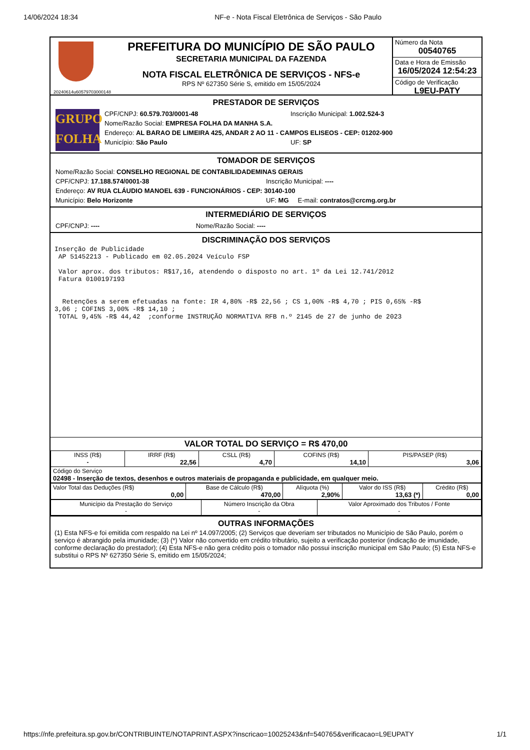14/06/2024 18:34 NF-e - Nota Fiscal Eletrônica de Serviços - São Paulo
20240614u60579703000148
PREFEITURA DO MUNICÍPIO DE SÃO PAULO
SECRETARIA MUNICIPAL DA FAZENDA
NOTA FISCAL ELETRÔNICA DE SERVIÇOS - NFS-e
RPS Nº 627350 Série S, emitido em 15/05/2024
Número da Nota
00540765
Data e Hora de Emissão
16/05/2024 12:54:23
Código de Verificação
L9EU-PATY
PRESTADOR DE SERVIÇOS
GRUPO
FOLHA
CPF/CNPJ: 60.579.703/0001-48 Inscrição Municipal: 1.002.524-3
Nome/Razão Social: EMPRESA FOLHA DA MANHA S.A.
Endereço: AL BARAO DE LIMEIRA 425, ANDAR 2 AO 11 - CAMPOS ELISEOS - CEP: 01202-900
Município: São Paulo UF: SP
TOMADOR DE SERVIÇOS
Nome/Razão Social: CONSELHO REGIONAL DE CONTABILIDADEMINAS GERAIS
CPF/CNPJ: 17.188.574/0001-38 Inscrição Municipal: ----
Endereço: AV RUA CLÁUDIO MANOEL 639 - FUNCIONÁRIOS - CEP: 30140-100
Município: Belo Horizonte UF: MG E-mail: contratos@crcmg.org.br
INTERMEDIÁRIO DE SERVIÇOS
CPF/CNPJ: ---- Nome/Razão Social: ----
DISCRIMINAÇÃO DOS SERVIÇOS
Inserção de Publicidade
 AP 51452213 - Publicado em 02.05.2024 Veículo FSP

 Valor aprox. dos tributos: R$17,16, atendendo o disposto no art. 1º da Lei 12.741/2012
 Fatura 0100197193


  Retenções a serem efetuadas na fonte: IR 4,80% -R$ 22,56 ; CS 1,00% -R$ 4,70 ; PIS 0,65% -R$
3,06 ; COFINS 3,00% -R$ 14,10 ;
 TOTAL 9,45% -R$ 44,42  ;conforme INSTRUÇÃO NORMATIVA RFB n.º 2145 de 27 de junho de 2023
VALOR TOTAL DO SERVIÇO = R$ 470,00
| INSS (R$) - | IRRF (R$) 22,56 | CSLL (R$) 4,70 | COFINS (R$) 14,10 | PIS/PASEP (R$) 3,06 |
| Código do Serviço 02498 - Inserção de textos, desenhos e outros materiais de propaganda e publicidade, em qualquer meio. | | | | |
| Valor Total das Deduções (R$) 0,00 | Base de Cálculo (R$) 470,00 | Alíquota (%) 2,90% | Valor do ISS (R$) 13,63 (*) | Crédito (R$) 0,00 |
| Município da Prestação do Serviço - | Número Inscrição da Obra - | Valor Aproximado dos Tributos / Fonte - |
OUTRAS INFORMAÇÕES
(1) Esta NFS-e foi emitida com respaldo na Lei nº 14.097/2005; (2) Serviços que deveriam ser tributados no Município de São Paulo, porém o serviço é abrangido pela imunidade; (3) (*) Valor não convertido em crédito tributário, sujeito a verificação posterior (indicação de imunidade, conforme declaração do prestador); (4) Esta NFS-e não gera crédito pois o tomador não possui inscrição municipal em São Paulo; (5) Esta NFS-e substitui o RPS Nº 627350 Série S, emitido em 15/05/2024;
https://nfe.prefeitura.sp.gov.br/CONTRIBUINTE/NOTAPRINT.ASPX?inscricao=10025243&nf=540765&verificacao=L9EUPATY 1/1